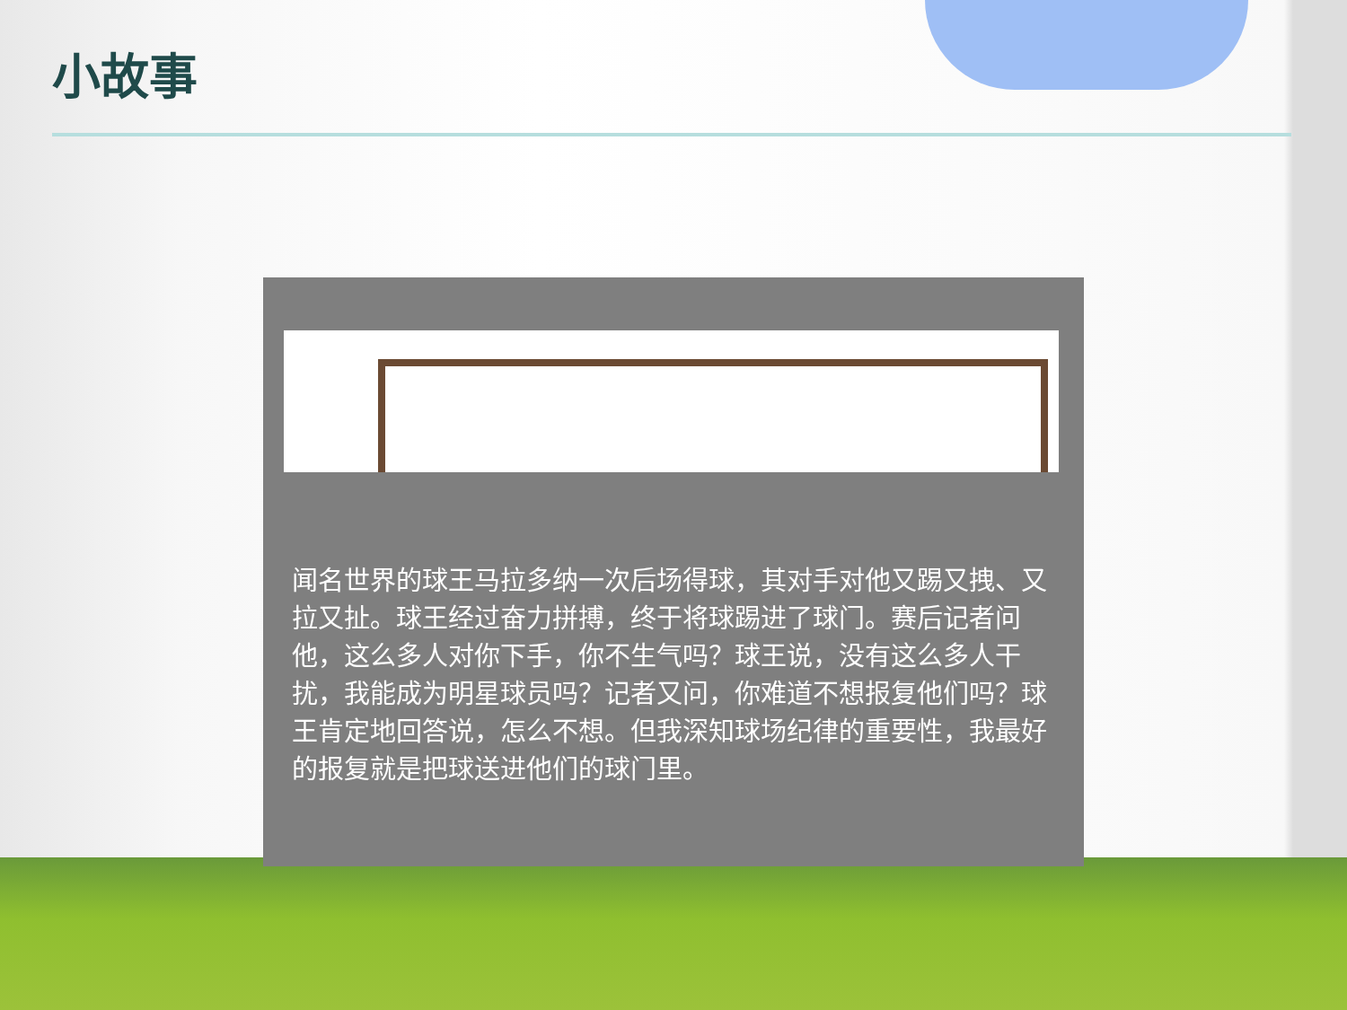小故事
闻名世界的球王马拉多纳一次后场得球，其对手对他又踢又拽、又拉又扯。球王经过奋力拼搏，终于将球踢进了球门。赛后记者问他，这么多人对你下手，你不生气吗？球王说，没有这么多人干扰，我能成为明星球员吗？记者又问，你难道不想报复他们吗？球王肯定地回答说，怎么不想。但我深知球场纪律的重要性，我最好的报复就是把球送进他们的球门里。